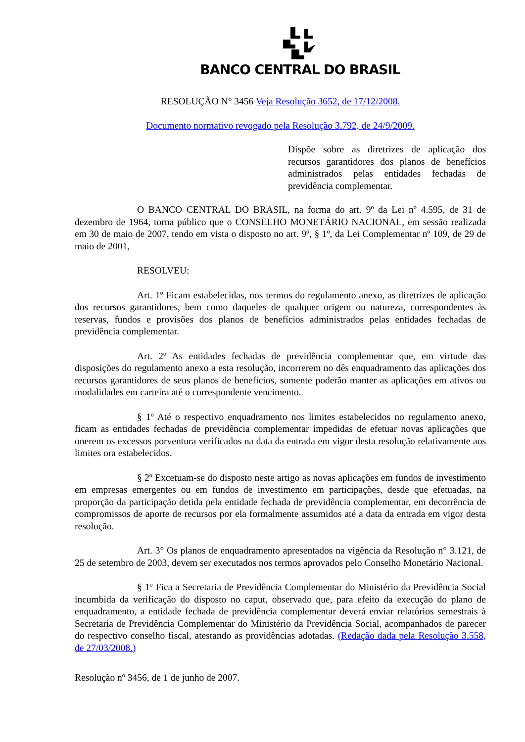BANCO CENTRAL DO BRASIL
RESOLUÇÃO N° 3456 Veja Resolução 3652, de 17/12/2008.
Documento normativo revogado pela Resolução 3.792, de 24/9/2009.
Dispõe sobre as diretrizes de aplicação dos recursos garantidores dos planos de benefícios administrados pelas entidades fechadas de previdência complementar.
O BANCO CENTRAL DO BRASIL, na forma do art. 9º da Lei nº 4.595, de 31 de dezembro de 1964, torna público que o CONSELHO MONETÁRIO NACIONAL, em sessão realizada em 30 de maio de 2007, tendo em vista o disposto no art. 9º, § 1º, da Lei Complementar nº 109, de 29 de maio de 2001,
RESOLVEU:
Art. 1º Ficam estabelecidas, nos termos do regulamento anexo, as diretrizes de aplicação dos recursos garantidores, bem como daqueles de qualquer origem ou natureza, correspondentes às reservas, fundos e provisões dos planos de benefícios administrados pelas entidades fechadas de previdência complementar.
Art. 2º As entidades fechadas de previdência complementar que, em virtude das disposições do regulamento anexo a esta resolução, incorrerem no dês enquadramento das aplicações dos recursos garantidores de seus planos de benefícios, somente poderão manter as aplicações em ativos ou modalidades em carteira até o correspondente vencimento.
§ 1º Até o respectivo enquadramento nos limites estabelecidos no regulamento anexo, ficam as entidades fechadas de previdência complementar impedidas de efetuar novas aplicações que onerem os excessos porventura verificados na data da entrada em vigor desta resolução relativamente aos limites ora estabelecidos.
§ 2º Excetuam-se do disposto neste artigo as novas aplicações em fundos de investimento em empresas emergentes ou em fundos de investimento em participações, desde que efetuadas, na proporção da participação detida pela entidade fechada de previdência complementar, em decorrência de compromissos de aporte de recursos por ela formalmente assumidos até a data da entrada em vigor desta resolução.
Art. 3° Os planos de enquadramento apresentados na vigência da Resolução n° 3.121, de 25 de setembro de 2003, devem ser executados nos termos aprovados pelo Conselho Monetário Nacional.
§ 1º Fica a Secretaria de Previdência Complementar do Ministério da Previdência Social incumbida da verificação do disposto no caput, observado que, para efeito da execução do plano de enquadramento, a entidade fechada de previdência complementar deverá enviar relatórios semestrais à Secretaria de Previdência Complementar do Ministério da Previdência Social, acompanhados de parecer do respectivo conselho fiscal, atestando as providências adotadas. (Redação dada pela Resolução 3.558, de 27/03/2008.)
Resolução nº 3456, de 1 de junho de 2007.